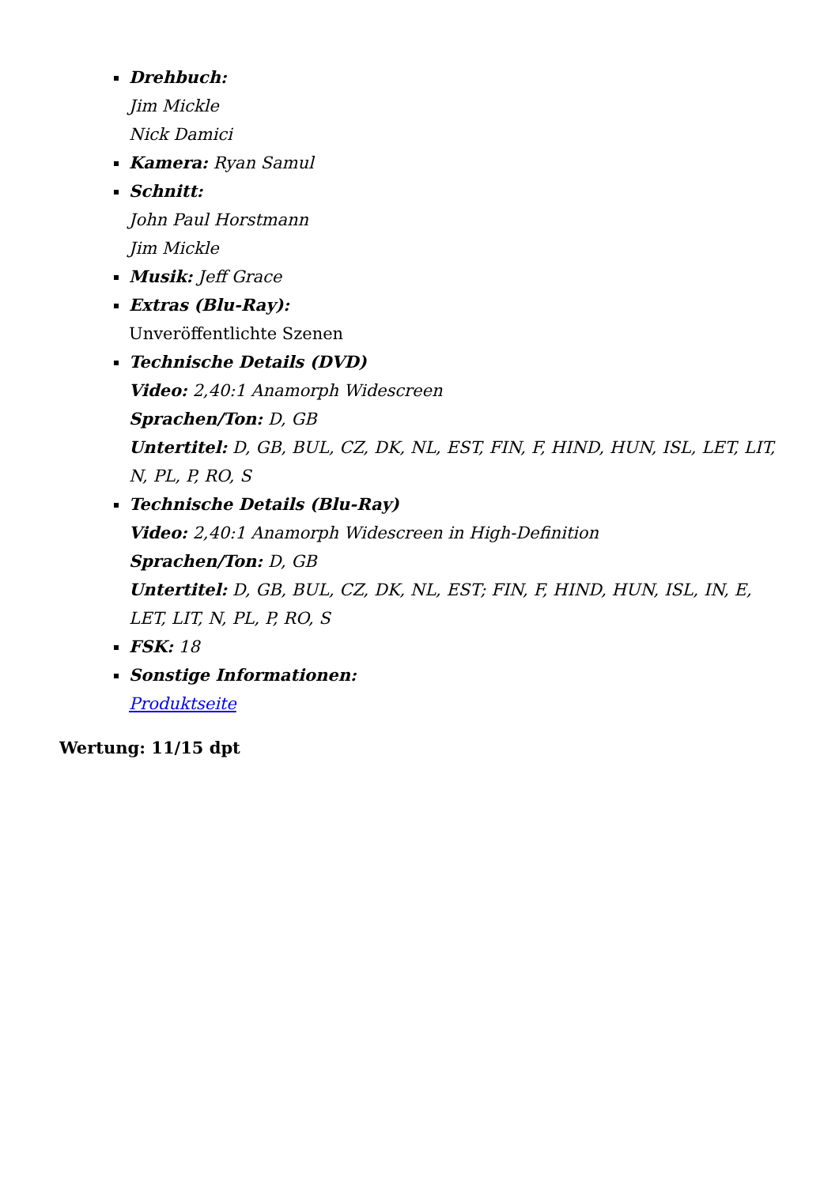Drehbuch:
Jim Mickle
Nick Damici
Kamera: Ryan Samul
Schnitt:
John Paul Horstmann
Jim Mickle
Musik: Jeff Grace
Extras (Blu-Ray):
Unveröffentlichte Szenen
Technische Details (DVD)
Video: 2,40:1 Anamorph Widescreen
Sprachen/Ton: D, GB
Untertitel: D, GB, BUL, CZ, DK, NL, EST, FIN, F, HIND, HUN, ISL, LET, LIT, N, PL, P, RO, S
Technische Details (Blu-Ray)
Video: 2,40:1 Anamorph Widescreen in High-Definition
Sprachen/Ton: D, GB
Untertitel: D, GB, BUL, CZ, DK, NL, EST; FIN, F, HIND, HUN, ISL, IN, E, LET, LIT, N, PL, P, RO, S
FSK: 18
Sonstige Informationen:
Produktseite
Wertung: 11/15 dpt